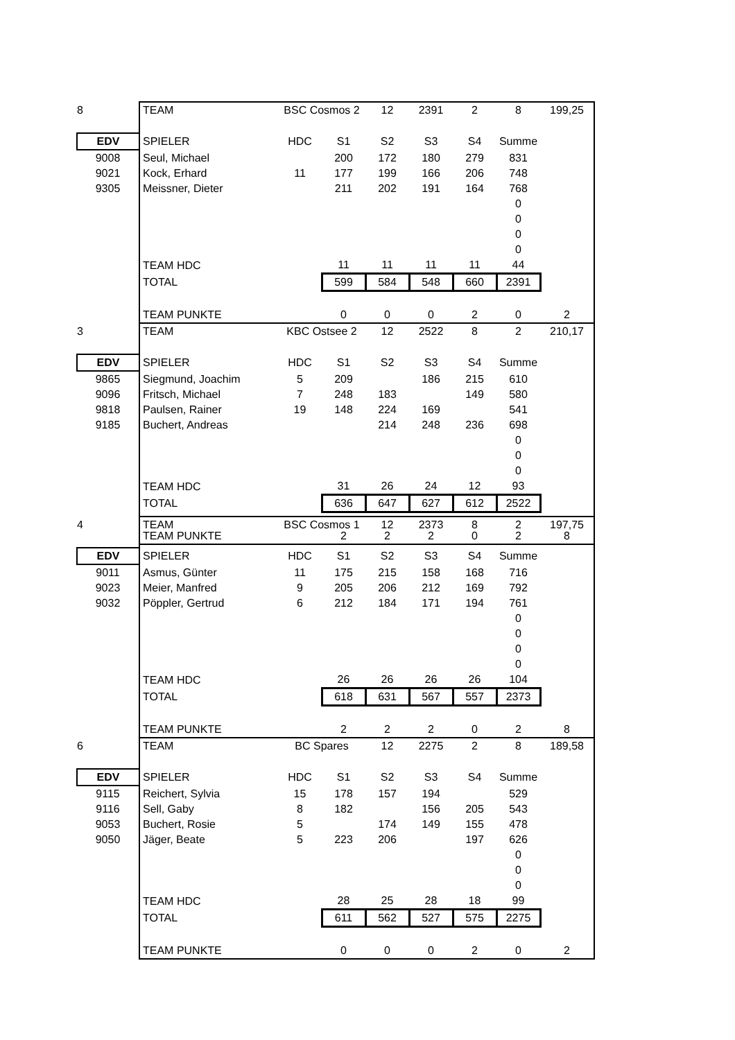| 8 | TEAM | BSC Cosmos 2 | | 12 | 2391 | 2 | 8 | 199,25 |
| EDV | SPIELER | HDC | S1 | S2 | S3 | S4 | Summe | |
| 9008 | Seul, Michael | | 200 | 172 | 180 | 279 | 831 | |
| 9021 | Kock, Erhard | 11 | 177 | 199 | 166 | 206 | 748 | |
| 9305 | Meissner, Dieter | | 211 | 202 | 191 | 164 | 768 | |
| | | | | | | | 0 | |
| | | | | | | | 0 | |
| | | | | | | | 0 | |
| | | | | | | | 0 | |
| | TEAM HDC | | 11 | 11 | 11 | 11 | 44 | |
| | TOTAL | | 599 | 584 | 548 | 660 | 2391 | |
| | TEAM PUNKTE | | 0 | 0 | 0 | 2 | 0 | 2 |
| 3 | TEAM | KBC Ostsee 2 | | 12 | 2522 | 8 | 2 | 210,17 |
| EDV | SPIELER | HDC | S1 | S2 | S3 | S4 | Summe | |
| 9865 | Siegmund, Joachim | 5 | 209 | | 186 | 215 | 610 | |
| 9096 | Fritsch, Michael | 7 | 248 | 183 | | 149 | 580 | |
| 9818 | Paulsen, Rainer | 19 | 148 | 224 | 169 | | 541 | |
| 9185 | Buchert, Andreas | | | 214 | 248 | 236 | 698 | |
| | | | | | | | 0 | |
| | | | | | | | 0 | |
| | | | | | | | 0 | |
| | TEAM HDC | | 31 | 26 | 24 | 12 | 93 | |
| | TOTAL | | 636 | 647 | 627 | 612 | 2522 | |
| | TEAM PUNKTE | | 2 | 2 | 2 | 0 | 2 | 8 |
| 4 | TEAM | BSC Cosmos 1 | | 12 | 2373 | 8 | 2 | 197,75 |
| EDV | SPIELER | HDC | S1 | S2 | S3 | S4 | Summe | |
| 9011 | Asmus, Günter | 11 | 175 | 215 | 158 | 168 | 716 | |
| 9023 | Meier, Manfred | 9 | 205 | 206 | 212 | 169 | 792 | |
| 9032 | Pöppler, Gertrud | 6 | 212 | 184 | 171 | 194 | 761 | |
| | | | | | | | 0 | |
| | | | | | | | 0 | |
| | | | | | | | 0 | |
| | | | | | | | 0 | |
| | TEAM HDC | | 26 | 26 | 26 | 26 | 104 | |
| | TOTAL | | 618 | 631 | 567 | 557 | 2373 | |
| | TEAM PUNKTE | | 2 | 2 | 2 | 0 | 2 | 8 |
| 6 | TEAM | BC Spares | | 12 | 2275 | 2 | 8 | 189,58 |
| EDV | SPIELER | HDC | S1 | S2 | S3 | S4 | Summe | |
| 9115 | Reichert, Sylvia | 15 | 178 | 157 | 194 | | 529 | |
| 9116 | Sell, Gaby | 8 | 182 | | 156 | 205 | 543 | |
| 9053 | Buchert, Rosie | 5 | | 174 | 149 | 155 | 478 | |
| 9050 | Jäger, Beate | 5 | 223 | 206 | | 197 | 626 | |
| | | | | | | | 0 | |
| | | | | | | | 0 | |
| | | | | | | | 0 | |
| | TEAM HDC | | 28 | 25 | 28 | 18 | 99 | |
| | TOTAL | | 611 | 562 | 527 | 575 | 2275 | |
| | TEAM PUNKTE | | 0 | 0 | 0 | 2 | 0 | 2 |